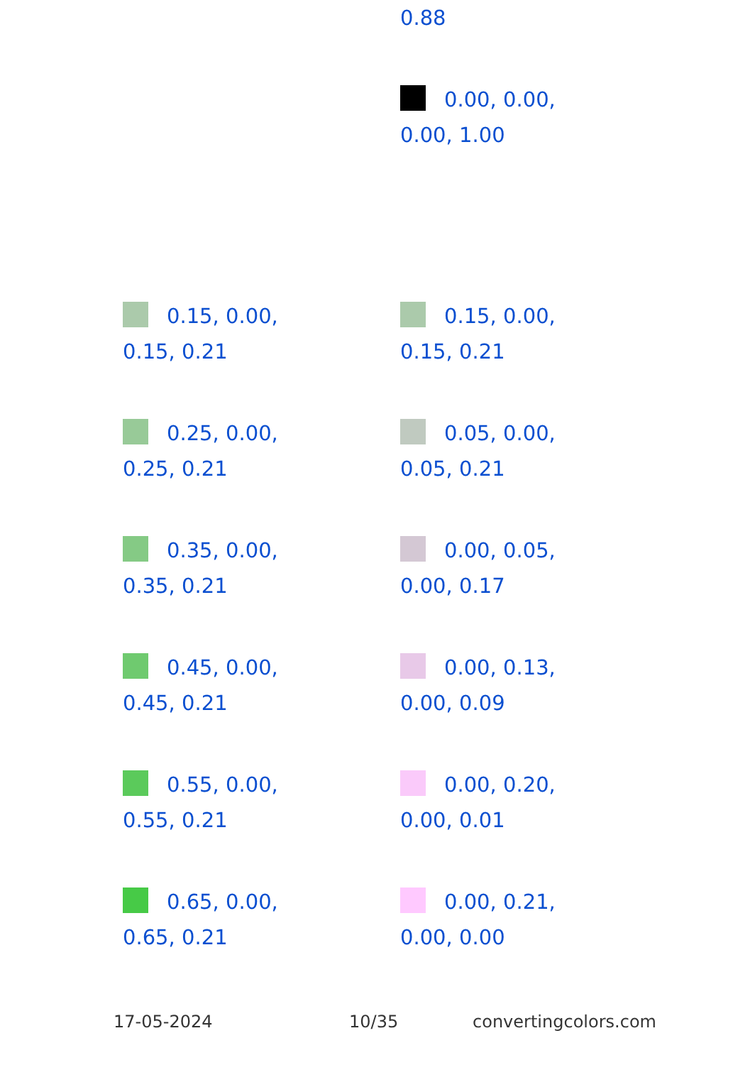0.88
0.00, 0.00, 0.00, 1.00
0.15, 0.00, 0.15, 0.21
0.15, 0.00, 0.15, 0.21
0.25, 0.00, 0.25, 0.21
0.05, 0.00, 0.05, 0.21
0.35, 0.00, 0.35, 0.21
0.00, 0.05, 0.00, 0.17
0.45, 0.00, 0.45, 0.21
0.00, 0.13, 0.00, 0.09
0.55, 0.00, 0.55, 0.21
0.00, 0.20, 0.00, 0.01
0.65, 0.00, 0.65, 0.21
0.00, 0.21, 0.00, 0.00
17-05-2024 10/35 convertingcolors.com